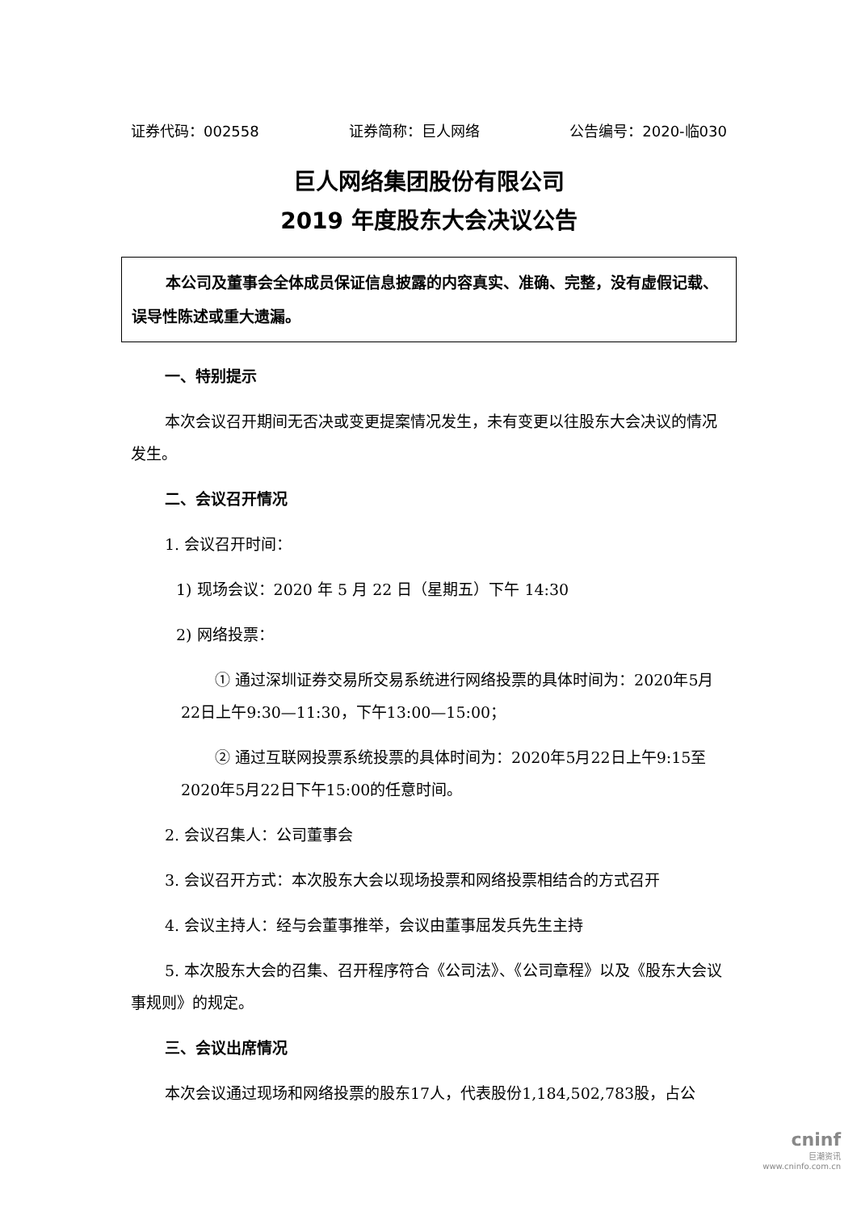证券代码：002558 证券简称：巨人网络 公告编号：2020-临030
巨人网络集团股份有限公司
2019 年度股东大会决议公告
本公司及董事会全体成员保证信息披露的内容真实、准确、完整，没有虚假记载、误导性陈述或重大遗漏。
一、特别提示
本次会议召开期间无否决或变更提案情况发生，未有变更以往股东大会决议的情况发生。
二、会议召开情况
1. 会议召开时间：
1) 现场会议：2020 年 5 月 22 日（星期五）下午 14:30
2) 网络投票：
① 通过深圳证券交易所交易系统进行网络投票的具体时间为：2020年5月22日上午9:30—11:30，下午13:00—15:00；
② 通过互联网投票系统投票的具体时间为：2020年5月22日上午9:15至2020年5月22日下午15:00的任意时间。
2. 会议召集人：公司董事会
3. 会议召开方式：本次股东大会以现场投票和网络投票相结合的方式召开
4. 会议主持人：经与会董事推举，会议由董事屈发兵先生主持
5. 本次股东大会的召集、召开程序符合《公司法》、《公司章程》以及《股东大会议事规则》的规定。
三、会议出席情况
本次会议通过现场和网络投票的股东17人，代表股份1,184,502,783股，占公
cninf
巨潮资讯
www.cninfo.com.cn